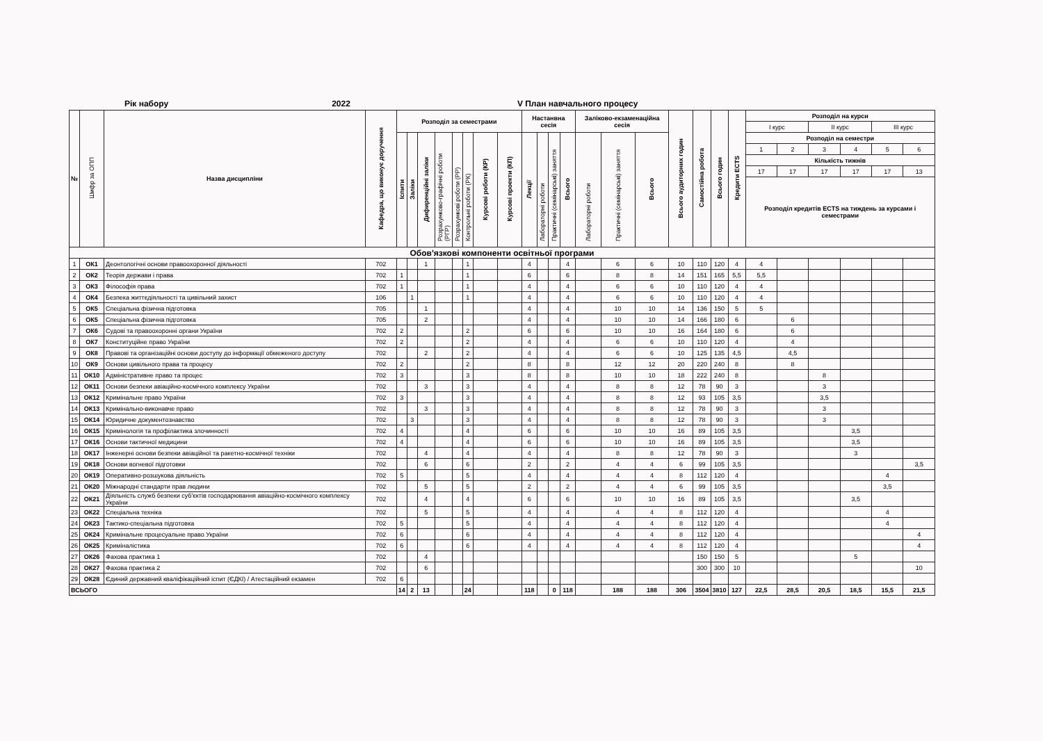Рік набору 2022 V План навчального процесу
| № | Шифр за ОПП | Назва дисципліни | Кафедра, що виконує доручення | Розподіл за семестрами | | | | | | | | Настанвна сесія | | | | Заліково-екзаменаційна сесія | | | Всього аудиторних годин | Самостійна робота | Всього годин | Кредити ECTS | Розподіл на курси | | | | | |
| --- | --- | --- | --- | --- | --- | --- | --- | --- | --- | --- | --- | --- | --- | --- | --- | --- | --- | --- | --- | --- | --- | --- | --- | --- | --- | --- | --- | --- |
| | | | | | | | | | | | | | | | | | | | | | | | І курс | | ІІ курс | | ІІІ курс | |
| | | | | Іспити | Заліки | Дифиренційні заліки | Розрахунково-графічні роботи (РГР) | Розрахункові роботи (РР) | Контрольні роботи (РК) | Курсові роботи (КР) | Курсові проекти (КП) | Лекції | Лабораторні роботи | Практичні (семінарські) заняття | Всього | Лабораторні роботи | Практичні (семінарські) заняття | Всього | | | | | Розподіл на семестри | | | | | |
| | | | | | | | | | | | | | | | | | | | | | | | 1 | 2 | 3 | 4 | 5 | 6 |
| | | | | | | | | | | | | | | | | | | | | | | | Кількість тижнів | | | | | |
| | | | | | | | | | | | | | | | | | | | | | | | 17 | 17 | 17 | 17 | 17 | 13 |
| | | | | | | | | | | | | | | | | | | | | | | | Розподіл кредитів ECTS на тиждень за курсами і семестрами | | | | | |
| Обов'язкові компоненти освітньої програми | | | | | | | | | | | | | | | | | | | | | | | | | | | | |
| 1 | ОК1 | Деонтологічні основи правоохоронної діяльності | 702 | | | 1 | | | 1 | | | 4 | | | 4 | | 6 | 6 | 10 | 110 | 120 | 4 | 4 | | | | | |
| 2 | ОК2 | Теорія держави і права | 702 | 1 | | | | | 1 | | | 6 | | | 6 | | 8 | 8 | 14 | 151 | 165 | 5,5 | 5,5 | | | | | |
| 3 | ОК3 | Філософія права | 702 | 1 | | | | | 1 | | | 4 | | | 4 | | 6 | 6 | 10 | 110 | 120 | 4 | 4 | | | | | |
| 4 | ОК4 | Безпека життєдіяльності та цивільний захист | 106 | | 1 | | | | 1 | | | 4 | | | 4 | | 6 | 6 | 10 | 110 | 120 | 4 | 4 | | | | | |
| 5 | ОК5 | Спеціальна фізична підготовка | 705 | | | 1 | | | | | | 4 | | | 4 | | 10 | 10 | 14 | 136 | 150 | 5 | 5 | | | | | |
| 6 | ОК5 | Спеціальна фізична підготовка | 705 | | | 2 | | | | | | 4 | | | 4 | | 10 | 10 | 14 | 166 | 180 | 6 | | 6 | | | | |
| 7 | ОК6 | Судові та правоохоронні органи України | 702 | 2 | | | | | 2 | | | 6 | | | 6 | | 10 | 10 | 16 | 164 | 180 | 6 | | 6 | | | | |
| 8 | ОК7 | Конституційне право України | 702 | 2 | | | | | 2 | | | 4 | | | 4 | | 6 | 6 | 10 | 110 | 120 | 4 | | 4 | | | | |
| 9 | ОК8 | Правові та організаційні основи доступу до інформації обмеженого доступу | 702 | | | 2 | | | 2 | | | 4 | | | 4 | | 6 | 6 | 10 | 125 | 135 | 4,5 | | 4,5 | | | | |
| 10 | ОК9 | Основи цивільного права та процесу | 702 | 2 | | | | | 2 | | | 8 | | | 8 | | 12 | 12 | 20 | 220 | 240 | 8 | | 8 | | | | |
| 11 | ОК10 | Адміністративне право та процес | 702 | 3 | | | | | 3 | | | 8 | | | 8 | | 10 | 10 | 18 | 222 | 240 | 8 | | | 8 | | | |
| 12 | ОК11 | Основи безпеки авіаційно-космічного комплексу України | 702 | | | 3 | | | 3 | | | 4 | | | 4 | | 8 | 8 | 12 | 78 | 90 | 3 | | | 3 | | | |
| 13 | ОК12 | Кримінальне право України | 702 | 3 | | | | | 3 | | | 4 | | | 4 | | 8 | 8 | 12 | 93 | 105 | 3,5 | | | 3,5 | | | |
| 14 | ОК13 | Кримінально-виконавче право | 702 | | | 3 | | | 3 | | | 4 | | | 4 | | 8 | 8 | 12 | 78 | 90 | 3 | | | 3 | | | |
| 15 | ОК14 | Юридичне документознавство | 702 | | 3 | | | | 3 | | | 4 | | | 4 | | 8 | 8 | 12 | 78 | 90 | 3 | | | 3 | | | |
| 16 | ОК15 | Кримінологія та профілактика злочинності | 702 | 4 | | | | | 4 | | | 6 | | | 6 | | 10 | 10 | 16 | 89 | 105 | 3,5 | | | | 3,5 | | |
| 17 | ОК16 | Основи тактичної медицини | 702 | 4 | | | | | 4 | | | 6 | | | 6 | | 10 | 10 | 16 | 89 | 105 | 3,5 | | | | 3,5 | | |
| 18 | ОК17 | Інженерні основи безпеки авіаційної та ракетно-космічної техніки | 702 | | | 4 | | | 4 | | | 4 | | | 4 | | 8 | 8 | 12 | 78 | 90 | 3 | | | | 3 | | |
| 19 | ОК18 | Основи вогневої підготовки | 702 | | | 6 | | | 6 | | | 2 | | | 2 | | 4 | 4 | 6 | 99 | 105 | 3,5 | | | | | | 3,5 |
| 20 | ОК19 | Оперативно-розшукова діяльність | 702 | 5 | | | | | 5 | | | 4 | | | 4 | | 4 | 4 | 8 | 112 | 120 | 4 | | | | | 4 | |
| 21 | ОК20 | Міжнародні стандарти прав людини | 702 | | | 5 | | | 5 | | | 2 | | | 2 | | 4 | 4 | 6 | 99 | 105 | 3,5 | | | | | 3,5 | |
| 22 | ОК21 | Діяльність служб безпеки суб'єктів господарювання авіаційно-космічного комплексу України | 702 | | | 4 | | | 4 | | | 6 | | | 6 | | 10 | 10 | 16 | 89 | 105 | 3,5 | | | | 3,5 | | |
| 23 | ОК22 | Спеціальна техніка | 702 | | | 5 | | | 5 | | | 4 | | | 4 | | 4 | 4 | 8 | 112 | 120 | 4 | | | | | 4 | |
| 24 | ОК23 | Тактико-спеціальна підготовка | 702 | 5 | | | | | 5 | | | 4 | | | 4 | | 4 | 4 | 8 | 112 | 120 | 4 | | | | | 4 | |
| 25 | ОК24 | Кримінальне процесуальне право України | 702 | 6 | | | | | 6 | | | 4 | | | 4 | | 4 | 4 | 8 | 112 | 120 | 4 | | | | | | 4 |
| 26 | ОК25 | Криміналістика | 702 | 6 | | | | | 6 | | | 4 | | | 4 | | 4 | 4 | 8 | 112 | 120 | 4 | | | | | | 4 |
| 27 | ОК26 | Фахова практика 1 | 702 | | | 4 | | | | | | | | | | | | | | 150 | 150 | 5 | | | | 5 | | |
| 28 | ОК27 | Фахова практика 2 | 702 | | | 6 | | | | | | | | | | | | | | 300 | 300 | 10 | | | | | | 10 |
| 29 | ОК28 | Єдиний державний кваліфікаційний іспит (ЄДКІ) / Атестаційний екзамен | 702 | 6 | | | | | | | | | | | | | | | | | | | | | | | | |
| ВСЬОГО | | | | 14 | 2 | 13 | | | 24 | | | 118 | | 0 | 118 | | 188 | 188 | 306 | 3504 | 3810 | 127 | 22,5 | 28,5 | 20,5 | 18,5 | 15,5 | 21,5 |